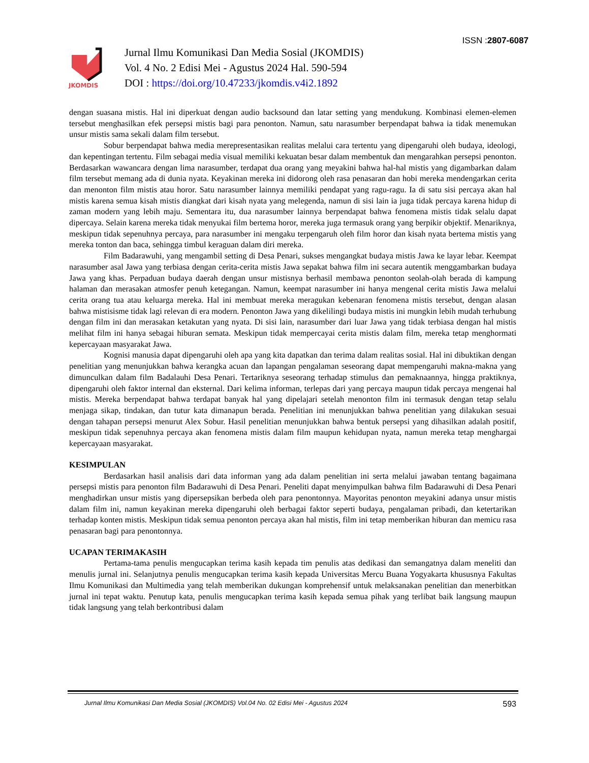ISSN :2807-6087
JKOMDIS
Jurnal Ilmu Komunikasi Dan Media Sosial (JKOMDIS)
Vol. 4 No. 2 Edisi Mei - Agustus 2024 Hal. 590-594
DOI : https://doi.org/10.47233/jkomdis.v4i2.1892
dengan suasana mistis. Hal ini diperkuat dengan audio backsound dan latar setting yang mendukung. Kombinasi elemen-elemen tersebut menghasilkan efek persepsi mistis bagi para penonton. Namun, satu narasumber berpendapat bahwa ia tidak menemukan unsur mistis sama sekali dalam film tersebut.
Sobur berpendapat bahwa media merepresentasikan realitas melalui cara tertentu yang dipengaruhi oleh budaya, ideologi, dan kepentingan tertentu. Film sebagai media visual memiliki kekuatan besar dalam membentuk dan mengarahkan persepsi penonton. Berdasarkan wawancara dengan lima narasumber, terdapat dua orang yang meyakini bahwa hal-hal mistis yang digambarkan dalam film tersebut memang ada di dunia nyata. Keyakinan mereka ini didorong oleh rasa penasaran dan hobi mereka mendengarkan cerita dan menonton film mistis atau horor. Satu narasumber lainnya memiliki pendapat yang ragu-ragu. Ia di satu sisi percaya akan hal mistis karena semua kisah mistis diangkat dari kisah nyata yang melegenda, namun di sisi lain ia juga tidak percaya karena hidup di zaman modern yang lebih maju. Sementara itu, dua narasumber lainnya berpendapat bahwa fenomena mistis tidak selalu dapat dipercaya. Selain karena mereka tidak menyukai film bertema horor, mereka juga termasuk orang yang berpikir objektif. Menariknya, meskipun tidak sepenuhnya percaya, para narasumber ini mengaku terpengaruh oleh film horor dan kisah nyata bertema mistis yang mereka tonton dan baca, sehingga timbul keraguan dalam diri mereka.
Film Badarawuhi, yang mengambil setting di Desa Penari, sukses mengangkat budaya mistis Jawa ke layar lebar. Keempat narasumber asal Jawa yang terbiasa dengan cerita-cerita mistis Jawa sepakat bahwa film ini secara autentik menggambarkan budaya Jawa yang khas. Perpaduan budaya daerah dengan unsur mistisnya berhasil membawa penonton seolah-olah berada di kampung halaman dan merasakan atmosfer penuh ketegangan. Namun, keempat narasumber ini hanya mengenal cerita mistis Jawa melalui cerita orang tua atau keluarga mereka. Hal ini membuat mereka meragukan kebenaran fenomena mistis tersebut, dengan alasan bahwa mistisisme tidak lagi relevan di era modern. Penonton Jawa yang dikelilingi budaya mistis ini mungkin lebih mudah terhubung dengan film ini dan merasakan ketakutan yang nyata. Di sisi lain, narasumber dari luar Jawa yang tidak terbiasa dengan hal mistis melihat film ini hanya sebagai hiburan semata. Meskipun tidak mempercayai cerita mistis dalam film, mereka tetap menghormati kepercayaan masyarakat Jawa.
Kognisi manusia dapat dipengaruhi oleh apa yang kita dapatkan dan terima dalam realitas sosial. Hal ini dibuktikan dengan penelitian yang menunjukkan bahwa kerangka acuan dan lapangan pengalaman seseorang dapat mempengaruhi makna-makna yang dimunculkan dalam film Badalauhi Desa Penari. Tertariknya seseorang terhadap stimulus dan pemaknaannya, hingga praktiknya, dipengaruhi oleh faktor internal dan eksternal. Dari kelima informan, terlepas dari yang percaya maupun tidak percaya mengenai hal mistis. Mereka berpendapat bahwa terdapat banyak hal yang dipelajari setelah menonton film ini termasuk dengan tetap selalu menjaga sikap, tindakan, dan tutur kata dimanapun berada. Penelitian ini menunjukkan bahwa penelitian yang dilakukan sesuai dengan tahapan persepsi menurut Alex Sobur. Hasil penelitian menunjukkan bahwa bentuk persepsi yang dihasilkan adalah positif, meskipun tidak sepenuhnya percaya akan fenomena mistis dalam film maupun kehidupan nyata, namun mereka tetap menghargai kepercayaan masyarakat.
KESIMPULAN
Berdasarkan hasil analisis dari data informan yang ada dalam penelitian ini serta melalui jawaban tentang bagaimana persepsi mistis para penonton film Badarawuhi di Desa Penari. Peneliti dapat menyimpulkan bahwa film Badarawuhi di Desa Penari menghadirkan unsur mistis yang dipersepsikan berbeda oleh para penontonnya. Mayoritas penonton meyakini adanya unsur mistis dalam film ini, namun keyakinan mereka dipengaruhi oleh berbagai faktor seperti budaya, pengalaman pribadi, dan ketertarikan terhadap konten mistis. Meskipun tidak semua penonton percaya akan hal mistis, film ini tetap memberikan hiburan dan memicu rasa penasaran bagi para penontonnya.
UCAPAN TERIMAKASIH
Pertama-tama penulis mengucapkan terima kasih kepada tim penulis atas dedikasi dan semangatnya dalam meneliti dan menulis jurnal ini. Selanjutnya penulis mengucapkan terima kasih kepada Universitas Mercu Buana Yogyakarta khususnya Fakultas Ilmu Komunikasi dan Multimedia yang telah memberikan dukungan komprehensif untuk melaksanakan penelitian dan menerbitkan jurnal ini tepat waktu. Penutup kata, penulis mengucapkan terima kasih kepada semua pihak yang terlibat baik langsung maupun tidak langsung yang telah berkontribusi dalam
Jurnal Ilmu Komunikasi Dan Media Sosial (JKOMDIS) Vol.04 No. 02 Edisi Mei - Agustus 2024 593